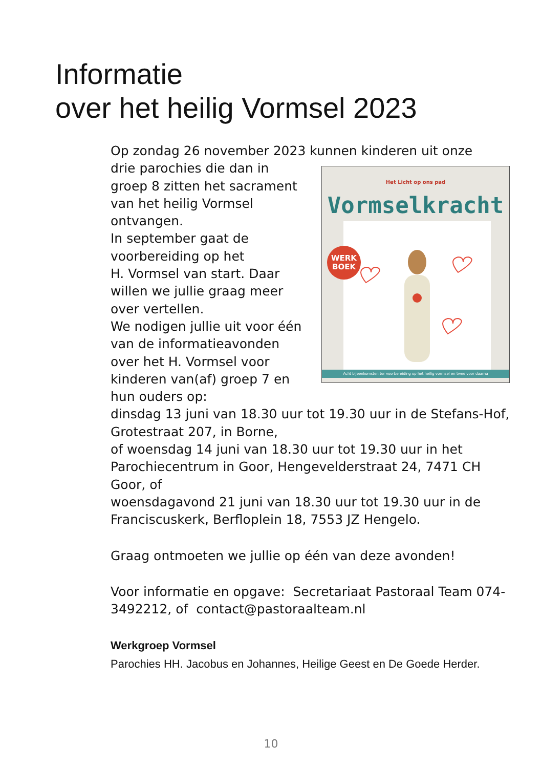Informatie
over het heilig Vormsel 2023
Op zondag 26 november 2023 kunnen kinderen uit onze
Het Licht op ons pad
Vormselkracht
Acht bijeenkomsten ter voorbereiding op het heilig vormsel en twee voor daarna
WERK
BOEK
drie parochies die dan in
groep 8 zitten het sacrament
van het heilig Vormsel
ontvangen.
In september gaat de
voorbereiding op het
H. Vormsel van start. Daar
willen we jullie graag meer
over vertellen.
We nodigen jullie uit voor één
van de informatieavonden
over het H. Vormsel voor
kinderen van(af) groep 7 en
hun ouders op:
dinsdag 13 juni van 18.30 uur tot 19.30 uur in de Stefans-Hof, Grotestraat 207, in Borne,
of woensdag 14 juni van 18.30 uur tot 19.30 uur in het Parochiecentrum in Goor, Hengevelderstraat 24, 7471 CH Goor, of
woensdagavond 21 juni van 18.30 uur tot 19.30 uur in de Franciscuskerk, Berfloplein 18, 7553 JZ Hengelo.
Graag ontmoeten we jullie op één van deze avonden!
Voor informatie en opgave: Secretariaat Pastoraal Team 074-3492212, of contact@pastoraalteam.nl
Werkgroep Vormsel
Parochies HH. Jacobus en Johannes, Heilige Geest en De Goede Herder.
10